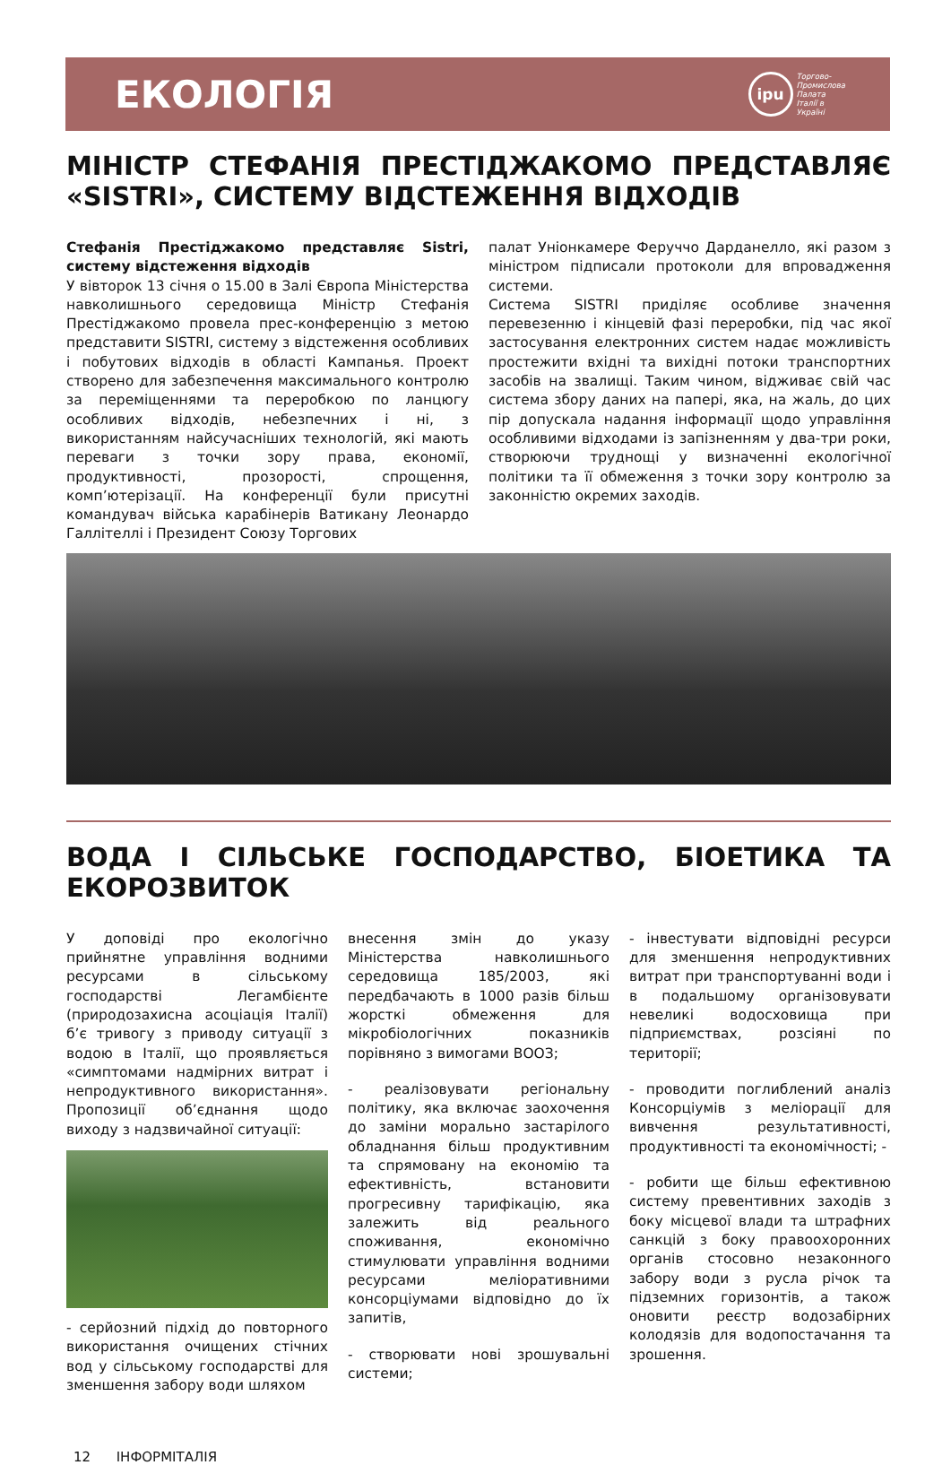ЕКОЛОГІЯ
ipu
Торгово-
Промислова
Палата
Італії в
Україні
МІНІСТР СТЕФАНІЯ ПРЕСТІДЖАКОМО ПРЕДСТАВЛЯЄ «SISTRI», СИСТЕМУ ВІДСТЕЖЕННЯ ВІДХОДІВ
Стефанія Престіджакомо представляє Sistri, систему відстеження відходів
У вівторок 13 січня о 15.00 в Залі Європа Міністерства навколишнього середовища Міністр Стефанія Престіджакомо провела прес-конференцію з метою представити SISTRI, систему з відстеження особливих і побутових відходів в області Кампанья. Проект створено для забезпечення максимального контролю за переміщеннями та переробкою по ланцюгу особливих відходів, небезпечних і ні, з використанням найсучасніших технологій, які мають переваги з точки зору права, економії, продуктивності, прозорості, спрощення, комп’ютерізації. На конференції були присутні командувач війська карабінерів Ватикану Леонардо Галлітеллі і Президент Союзу Торгових
палат Уніонкамере Феруччо Дарданелло, які разом з міністром підписали протоколи для впровадження системи.
Система SISTRI приділяє особливе значення перевезенню і кінцевій фазі переробки, під час якої застосування електронних систем надає можливість простежити вхідні та вихідні потоки транспортних засобів на звалищі. Таким чином, відживає свій час система збору даних на папері, яка, на жаль, до цих пір допускала надання інформації щодо управління особливими відходами із запізненням у два-три роки, створюючи труднощі у визначенні екологічної політики та її обмеження з точки зору контролю за законністю окремих заходів.
ВОДА І СІЛЬСЬКЕ ГОСПОДАРСТВО, БІОЕТИКА ТА ЕКОРОЗВИТОК
У доповіді про екологічно прийнятне управління водними ресурсами в сільському господарстві Легамбієнте (природозахисна асоціація Італії) б’є тривогу з приводу ситуації з водою в Італії, що проявляється «симптомами надмірних витрат і непродуктивного використання». Пропозиції об’єднання щодо виходу з надзвичайної ситуації:
- серйозний підхід до повторного використання очищених стічних вод у сільському господарстві для зменшення забору води шляхом
внесення змін до указу Міністерства навколишнього середовища 185/2003, які передбачають в 1000 разів більш жорсткі обмеження для мікробіологічних показників порівняно з вимогами ВООЗ;
- реалізовувати регіональну політику, яка включає заохочення до заміни морально застарілого обладнання більш продуктивним та спрямовану на економію та ефективність, встановити прогресивну тарифікацію, яка залежить від реального споживання, економічно стимулювати управління водними ресурсами меліоративними консорціумами відповідно до їх запитів,
- створювати нові зрошувальні системи;
- інвестувати відповідні ресурси для зменшення непродуктивних витрат при транспортуванні води і в подальшому організовувати невеликі водосховища при підприємствах, розсіяні по території;
- проводити поглиблений аналіз Консорціумів з меліорації для вивчення результативності, продуктивності та економічності; -
- робити ще більш ефективною систему превентивних заходів з боку місцевої влади та штрафних санкцій з боку правоохоронних органів стосовно незаконного забору води з русла річок та підземних горизонтів, а також оновити реєстр водозабірних колодязів для водопостачання та зрошення.
12 ІНФОРМІТАЛІЯ